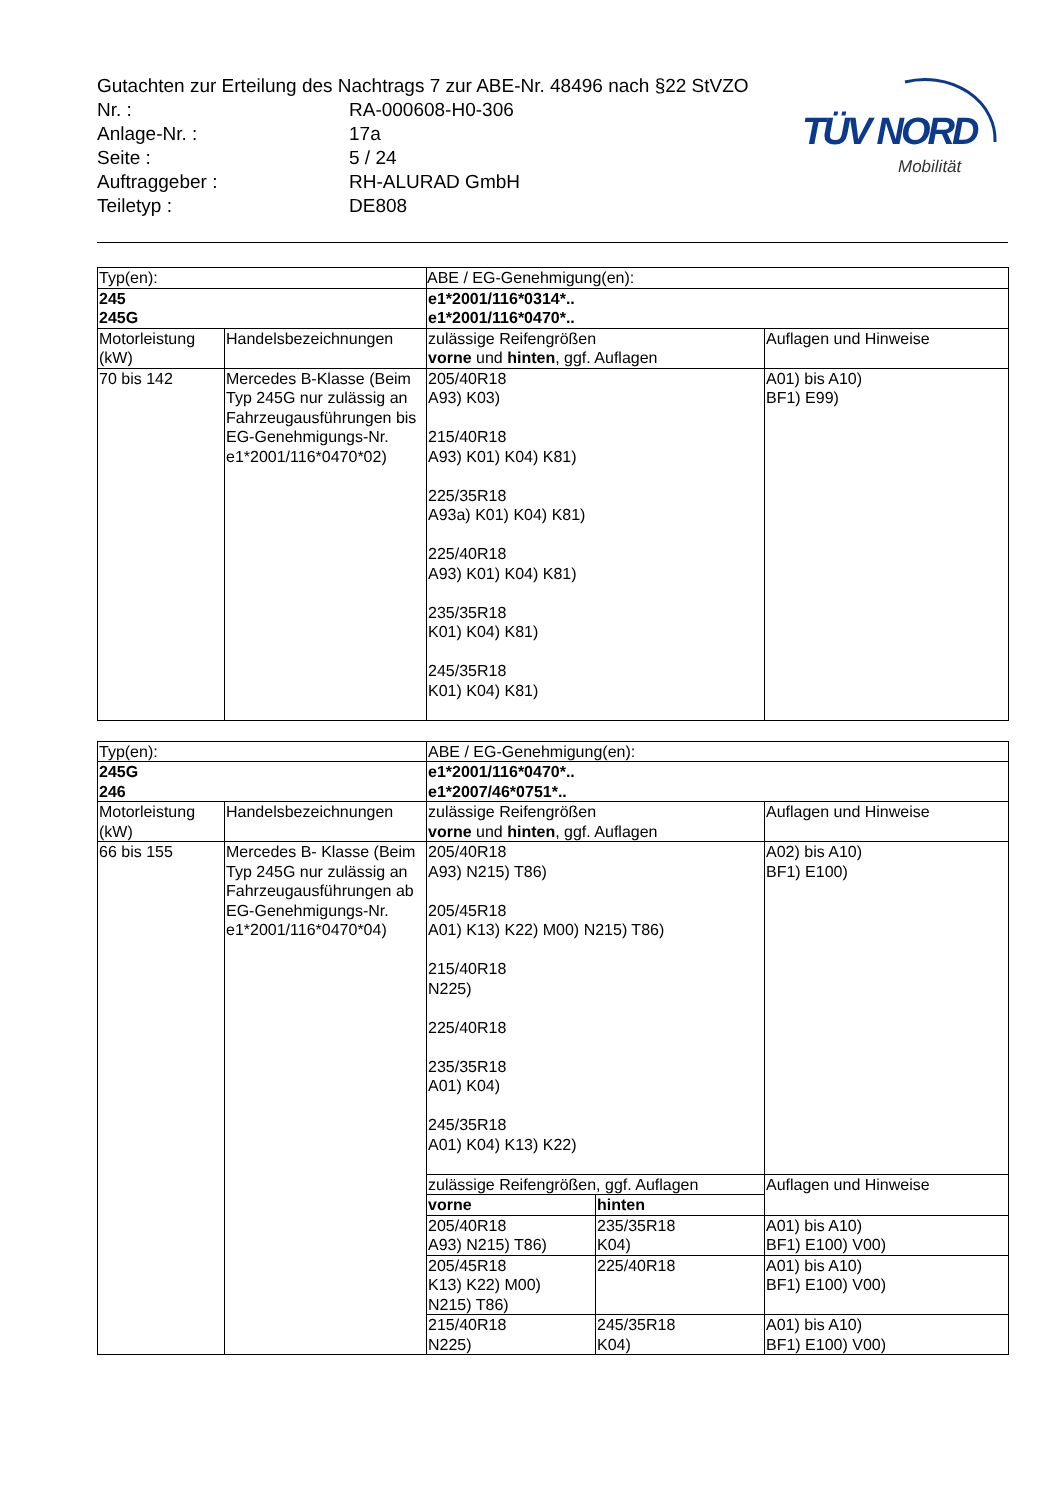Gutachten zur Erteilung des Nachtrags 7 zur ABE-Nr. 48496 nach §22 StVZO
Nr. : RA-000608-H0-306
Anlage-Nr. : 17a
Seite : 5 / 24
Auftraggeber : RH-ALURAD GmbH
Teiletyp : DE808
TÜV NORD
Mobilität
| Typ(en): | | ABE / EG-Genehmigung(en): | |
| 245 245G | | e1*2001/116*0314*.. e1*2001/116*0470*.. | |
| Motorleistung (kW) | Handelsbezeichnungen | zulässige Reifengrößen vorne und hinten , ggf. Auflagen | Auflagen und Hinweise |
| 70 bis 142 | Mercedes B-Klasse (Beim Typ 245G nur zulässig an Fahrzeugausführungen bis EG-Genehmigungs-Nr. e1*2001/116*0470*02) | 205/40R18 A93) K03) 215/40R18 A93) K01) K04) K81) 225/35R18 A93a) K01) K04) K81) 225/40R18 A93) K01) K04) K81) 235/35R18 K01) K04) K81) 245/35R18 K01) K04) K81) | A01) bis A10) BF1) E99) |
| Typ(en): | | ABE / EG-Genehmigung(en): | | |
| 245G 246 | | e1*2001/116*0470*.. e1*2007/46*0751*.. | | |
| Motorleistung (kW) | Handelsbezeichnungen | zulässige Reifengrößen vorne und hinten , ggf. Auflagen | | Auflagen und Hinweise |
| 66 bis 155 | Mercedes B- Klasse (Beim Typ 245G nur zulässig an Fahrzeugausführungen ab EG-Genehmigungs-Nr. e1*2001/116*0470*04) | 205/40R18 A93) N215) T86) 205/45R18 A01) K13) K22) M00) N215) T86) 215/40R18 N225) 225/40R18 235/35R18 A01) K04) 245/35R18 A01) K04) K13) K22) | | A02) bis A10) BF1) E100) |
| | | zulässige Reifengrößen, ggf. Auflagen | | Auflagen und Hinweise |
| | | vorne | hinten | |
| | | 205/40R18 A93) N215) T86) | 235/35R18 K04) | A01) bis A10) BF1) E100) V00) |
| | | 205/45R18 K13) K22) M00) N215) T86) | 225/40R18 | A01) bis A10) BF1) E100) V00) |
| | | 215/40R18 N225) | 245/35R18 K04) | A01) bis A10) BF1) E100) V00) |